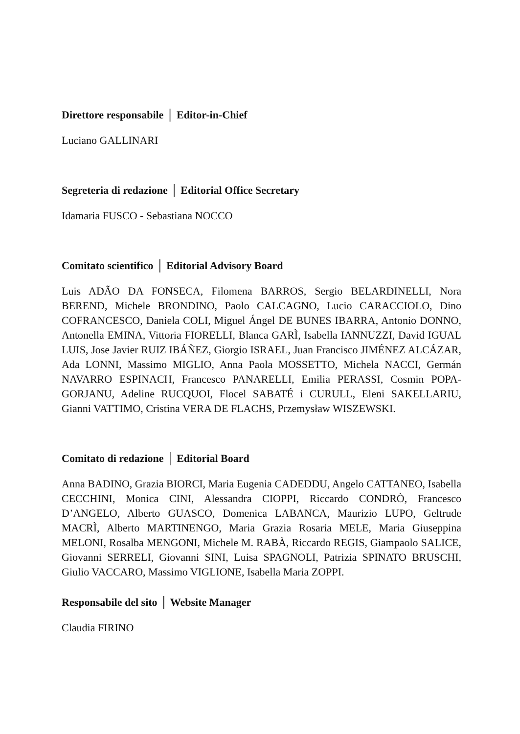Direttore responsabile │ Editor-in-Chief
Luciano GALLINARI
Segreteria di redazione │ Editorial Office Secretary
Idamaria FUSCO - Sebastiana NOCCO
Comitato scientifico │ Editorial Advisory Board
Luis ADÃO DA FONSECA, Filomena BARROS, Sergio BELARDINELLI, Nora BEREND, Michele BRONDINO, Paolo CALCAGNO, Lucio CARACCIOLO, Dino COFRANCESCO, Daniela COLI, Miguel Ángel DE BUNES IBARRA, Antonio DONNO, Antonella EMINA, Vittoria FIORELLI, Blanca GARÌ, Isabella IANNUZZI, David IGUAL LUIS, Jose Javier RUIZ IBÁÑEZ, Giorgio ISRAEL, Juan Francisco JIMÉNEZ ALCÁZAR, Ada LONNI, Massimo MIGLIO, Anna Paola MOSSETTO, Michela NACCI, Germán NAVARRO ESPINACH, Francesco PANARELLI, Emilia PERASSI, Cosmin POPA-GORJANU, Adeline RUCQUOI, Flocel SABATÉ i CURULL, Eleni SAKELLARIU, Gianni VATTIMO, Cristina VERA DE FLACHS, Przemysław WISZEWSKI.
Comitato di redazione │ Editorial Board
Anna BADINO, Grazia BIORCI, Maria Eugenia CADEDDU, Angelo CATTANEO, Isabella CECCHINI, Monica CINI, Alessandra CIOPPI, Riccardo CONDRÒ, Francesco D’ANGELO, Alberto GUASCO, Domenica LABANCA, Maurizio LUPO, Geltrude MACRÌ, Alberto MARTINENGO, Maria Grazia Rosaria MELE, Maria Giuseppina MELONI, Rosalba MENGONI, Michele M. RABÀ, Riccardo REGIS, Giampaolo SALICE, Giovanni SERRELI, Giovanni SINI, Luisa SPAGNOLI, Patrizia SPINATO BRUSCHI, Giulio VACCARO, Massimo VIGLIONE, Isabella Maria ZOPPI.
Responsabile del sito │ Website Manager
Claudia FIRINO